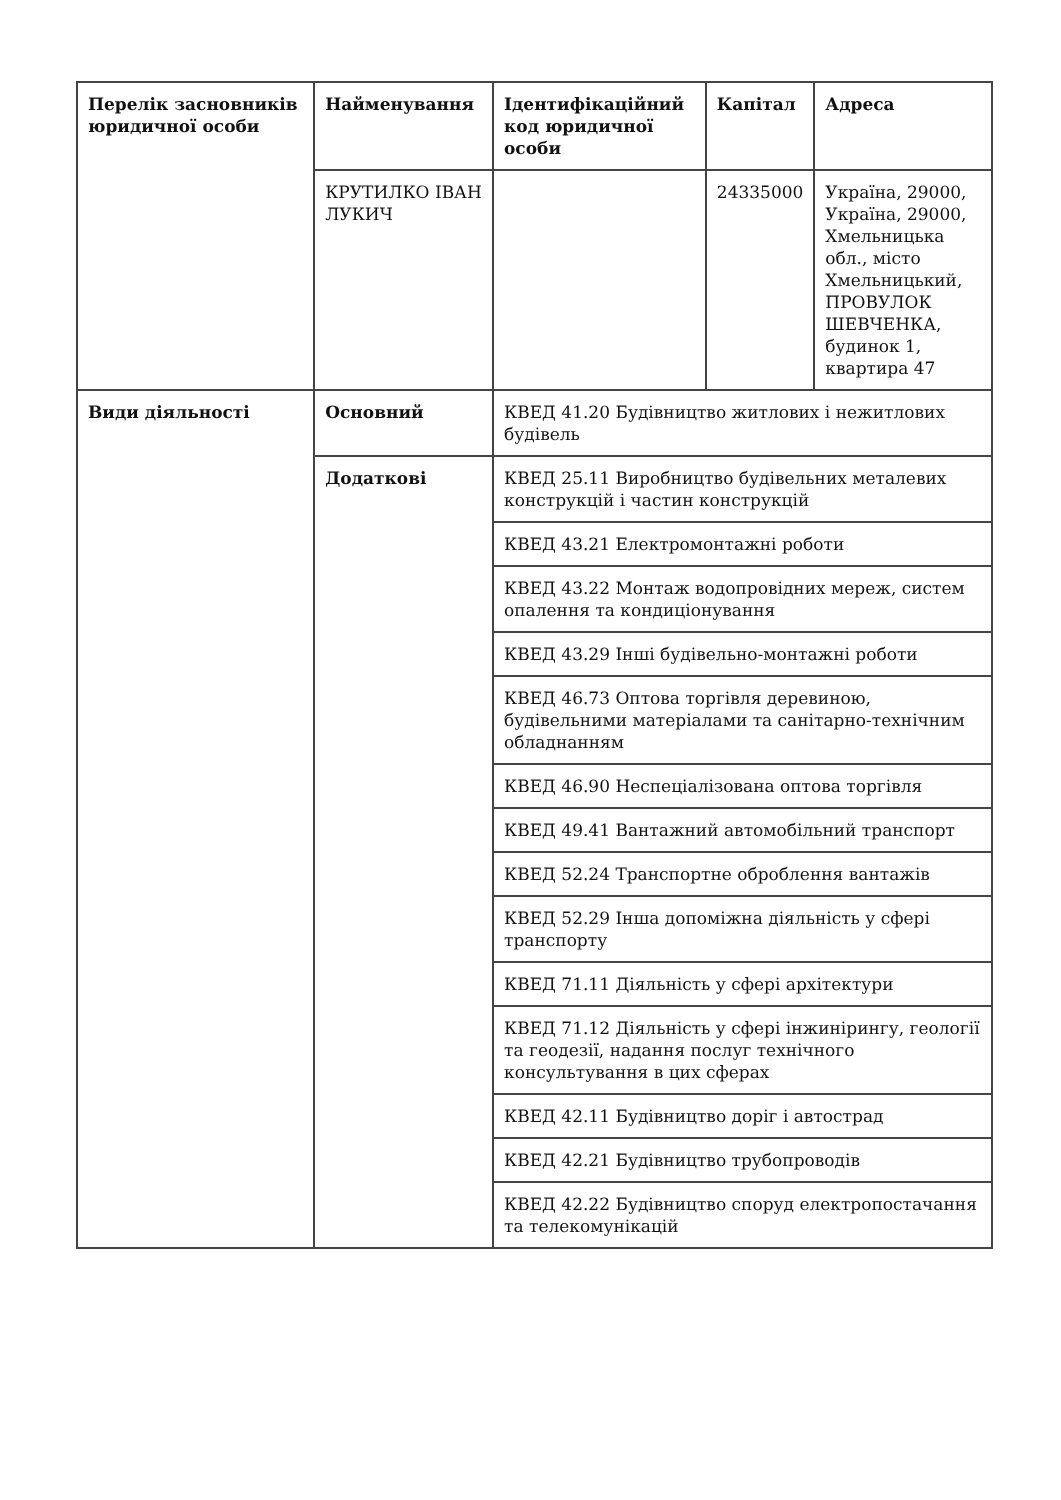| Перелік засновників юридичної особи | Найменування | Ідентифікаційний код юридичної особи | Капітал | Адреса |
| | КРУТИЛКО ІВАН ЛУКИЧ | | 24335000 | Україна, 29000, Україна, 29000, Хмельницька обл., місто Хмельницький, ПРОВУЛОК ШЕВЧЕНКА, будинок 1, квартира 47 |
| Види діяльності | Основний | КВЕД 41.20 Будівництво житлових і нежитлових будівель | | |
| | Додаткові | КВЕД 25.11 Виробництво будівельних металевих конструкцій і частин конструкцій | | |
| | | КВЕД 43.21 Електромонтажні роботи | | |
| | | КВЕД 43.22 Монтаж водопровідних мереж, систем опалення та кондиціонування | | |
| | | КВЕД 43.29 Інші будівельно-монтажні роботи | | |
| | | КВЕД 46.73 Оптова торгівля деревиною, будівельними матеріалами та санітарно-технічним обладнанням | | |
| | | КВЕД 46.90 Неспеціалізована оптова торгівля | | |
| | | КВЕД 49.41 Вантажний автомобільний транспорт | | |
| | | КВЕД 52.24 Транспортне оброблення вантажів | | |
| | | КВЕД 52.29 Інша допоміжна діяльність у сфері транспорту | | |
| | | КВЕД 71.11 Діяльність у сфері архітектури | | |
| | | КВЕД 71.12 Діяльність у сфері інжинірингу, геології та геодезії, надання послуг технічного консультування в цих сферах | | |
| | | КВЕД 42.11 Будівництво доріг і автострад | | |
| | | КВЕД 42.21 Будівництво трубопроводів | | |
| | | КВЕД 42.22 Будівництво споруд електропостачання та телекомунікацій | | |